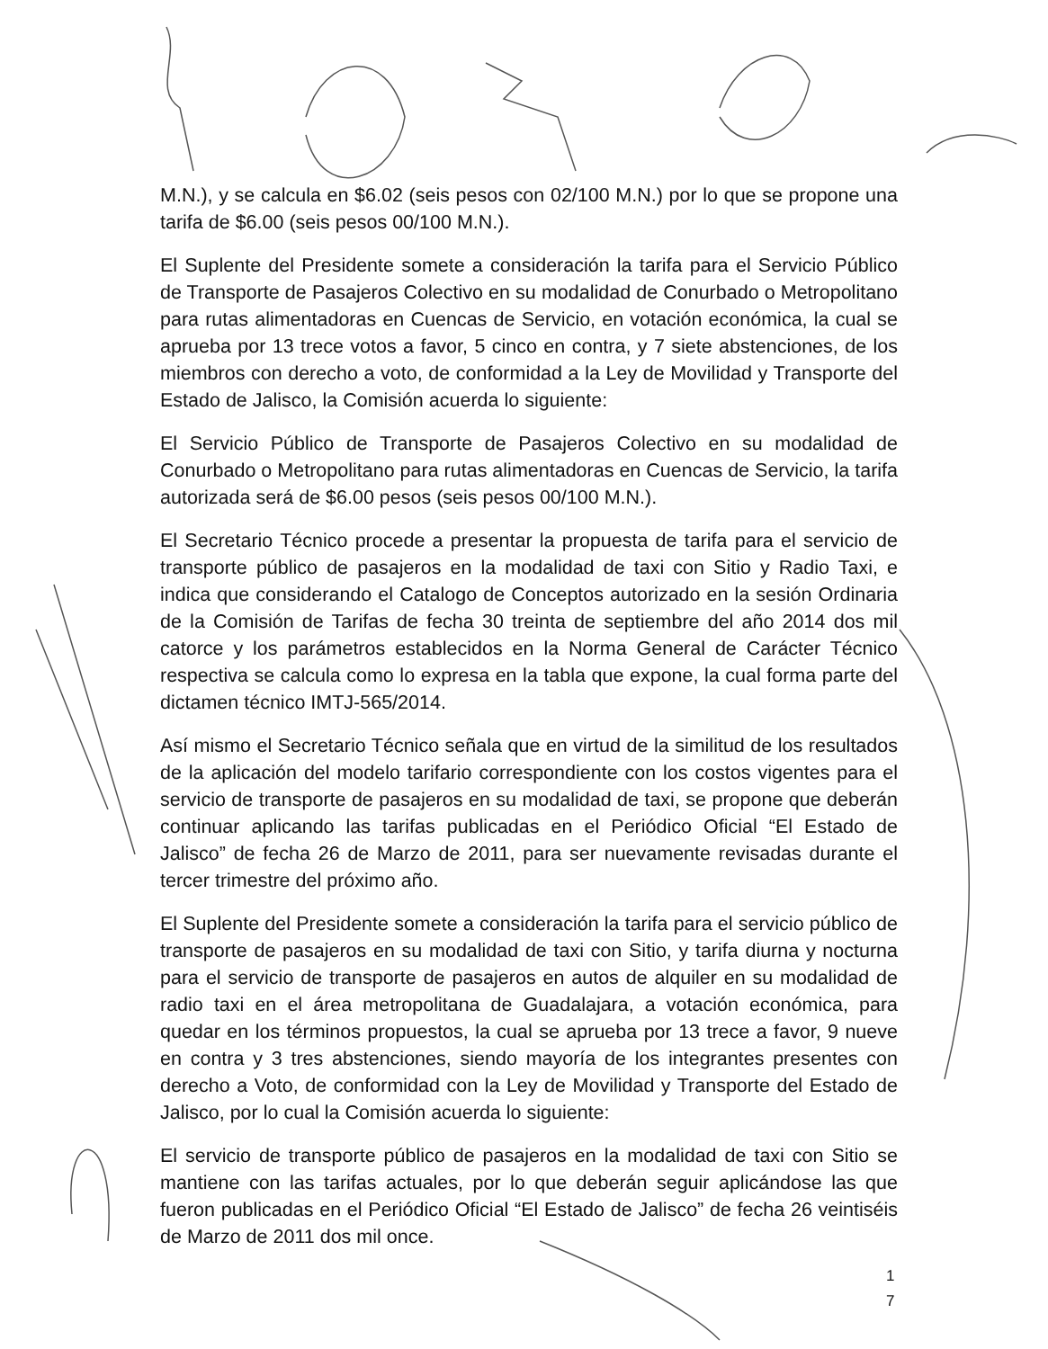M.N.), y se calcula en $6.02 (seis pesos con 02/100 M.N.) por lo que se propone una tarifa de $6.00 (seis pesos 00/100 M.N.).
El Suplente del Presidente somete a consideración la tarifa para el Servicio Público de Transporte de Pasajeros Colectivo en su modalidad de Conurbado o Metropolitano para rutas alimentadoras en Cuencas de Servicio, en votación económica, la cual se aprueba por 13 trece votos a favor, 5 cinco en contra, y 7 siete abstenciones, de los miembros con derecho a voto, de conformidad a la Ley de Movilidad y Transporte del Estado de Jalisco, la Comisión acuerda lo siguiente:
El Servicio Público de Transporte de Pasajeros Colectivo en su modalidad de Conurbado o Metropolitano para rutas alimentadoras en Cuencas de Servicio, la tarifa autorizada será de $6.00 pesos (seis pesos 00/100 M.N.).
El Secretario Técnico procede a presentar la propuesta de tarifa para el servicio de transporte público de pasajeros en la modalidad de taxi con Sitio y Radio Taxi, e indica que considerando el Catalogo de Conceptos autorizado en la sesión Ordinaria de la Comisión de Tarifas de fecha 30 treinta de septiembre del año 2014 dos mil catorce y los parámetros establecidos en la Norma General de Carácter Técnico respectiva se calcula como lo expresa en la tabla que expone, la cual forma parte del dictamen técnico IMTJ-565/2014.
Así mismo el Secretario Técnico señala que en virtud de la similitud de los resultados de la aplicación del modelo tarifario correspondiente con los costos vigentes para el servicio de transporte de pasajeros en su modalidad de taxi, se propone que deberán continuar aplicando las tarifas publicadas en el Periódico Oficial “El Estado de Jalisco” de fecha 26 de Marzo de 2011, para ser nuevamente revisadas durante el tercer trimestre del próximo año.
El Suplente del Presidente somete a consideración la tarifa para el servicio público de transporte de pasajeros en su modalidad de taxi con Sitio, y tarifa diurna y nocturna para el servicio de transporte de pasajeros en autos de alquiler en su modalidad de radio taxi en el área metropolitana de Guadalajara, a votación económica, para quedar en los términos propuestos, la cual se aprueba por 13 trece a favor, 9 nueve en contra y 3 tres abstenciones, siendo mayoría de los integrantes presentes con derecho a Voto, de conformidad con la Ley de Movilidad y Transporte del Estado de Jalisco, por lo cual la Comisión acuerda lo siguiente:
El servicio de transporte público de pasajeros en la modalidad de taxi con Sitio se mantiene con las tarifas actuales, por lo que deberán seguir aplicándose las que fueron publicadas en el Periódico Oficial “El Estado de Jalisco” de fecha 26 veintiséis de Marzo de 2011 dos mil once.
1
7